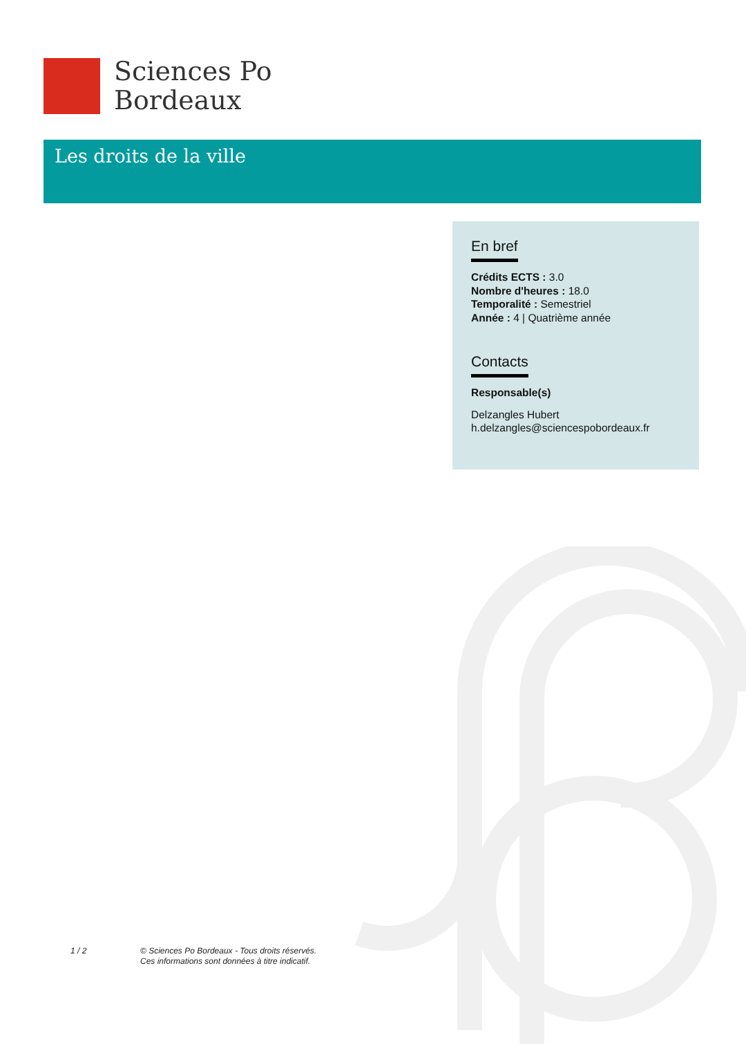Sciences Po
Bordeaux
Les droits de la ville
En bref
Crédits ECTS : 3.0
Nombre d'heures : 18.0
Temporalité : Semestriel
Année : 4 | Quatrième année
Contacts
Responsable(s)
Delzangles Hubert
h.delzangles@sciencespobordeaux.fr
1 / 2
© Sciences Po Bordeaux - Tous droits réservés.
Ces informations sont données à titre indicatif.